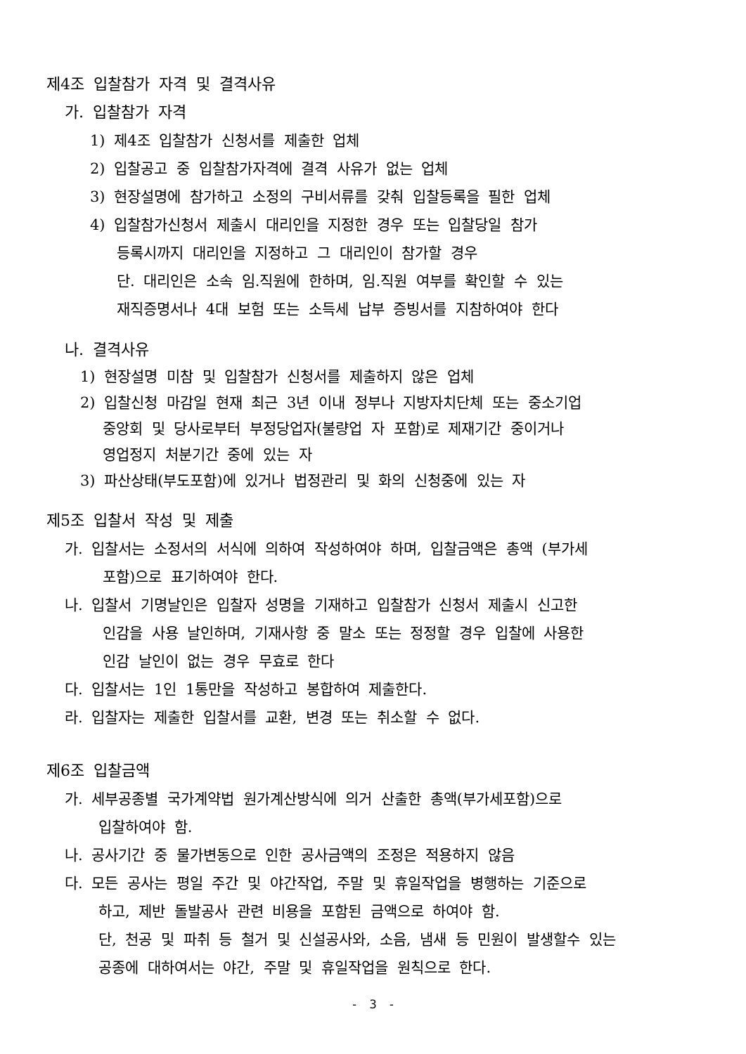제4조 입찰참가 자격 및 결격사유
가. 입찰참가 자격
1) 제4조 입찰참가 신청서를 제출한 업체
2) 입찰공고 중 입찰참가자격에 결격 사유가 없는 업체
3) 현장설명에 참가하고 소정의 구비서류를 갖춰 입찰등록을 필한 업체
4) 입찰참가신청서 제출시 대리인을 지정한 경우 또는 입찰당일 참가
등록시까지 대리인을 지정하고 그 대리인이 참가할 경우
단. 대리인은 소속 임.직원에 한하며, 임.직원 여부를 확인할 수 있는
재직증명서나 4대 보험 또는 소득세 납부 증빙서를 지참하여야 한다
나. 결격사유
1) 현장설명 미참 및 입찰참가 신청서를 제출하지 않은 업체
2) 입찰신청 마감일 현재 최근 3년 이내 정부나 지방자치단체 또는 중소기업
중앙회 및 당사로부터 부정당업자(불량업 자 포함)로 제재기간 중이거나
영업정지 처분기간 중에 있는 자
3) 파산상태(부도포함)에 있거나 법정관리 및 화의 신청중에 있는 자
제5조 입찰서 작성 및 제출
가. 입찰서는 소정서의 서식에 의하여 작성하여야 하며, 입찰금액은 총액 (부가세
포함)으로 표기하여야 한다.
나. 입찰서 기명날인은 입찰자 성명을 기재하고 입찰참가 신청서 제출시 신고한
인감을 사용 날인하며, 기재사항 중 말소 또는 정정할 경우 입찰에 사용한
인감 날인이 없는 경우 무효로 한다
다. 입찰서는 1인 1통만을 작성하고 봉합하여 제출한다.
라. 입찰자는 제출한 입찰서를 교환, 변경 또는 취소할 수 없다.
제6조 입찰금액
가. 세부공종별 국가계약법 원가계산방식에 의거 산출한 총액(부가세포함)으로
입찰하여야 함.
나. 공사기간 중 물가변동으로 인한 공사금액의 조정은 적용하지 않음
다. 모든 공사는 평일 주간 및 야간작업, 주말 및 휴일작업을 병행하는 기준으로
하고, 제반 돌발공사 관련 비용을 포함된 금액으로 하여야 함.
단, 천공 및 파취 등 철거 및 신설공사와, 소음, 냄새 등 민원이 발생할수 있는
공종에 대하여서는 야간, 주말 및 휴일작업을 원칙으로 한다.
- 3 -